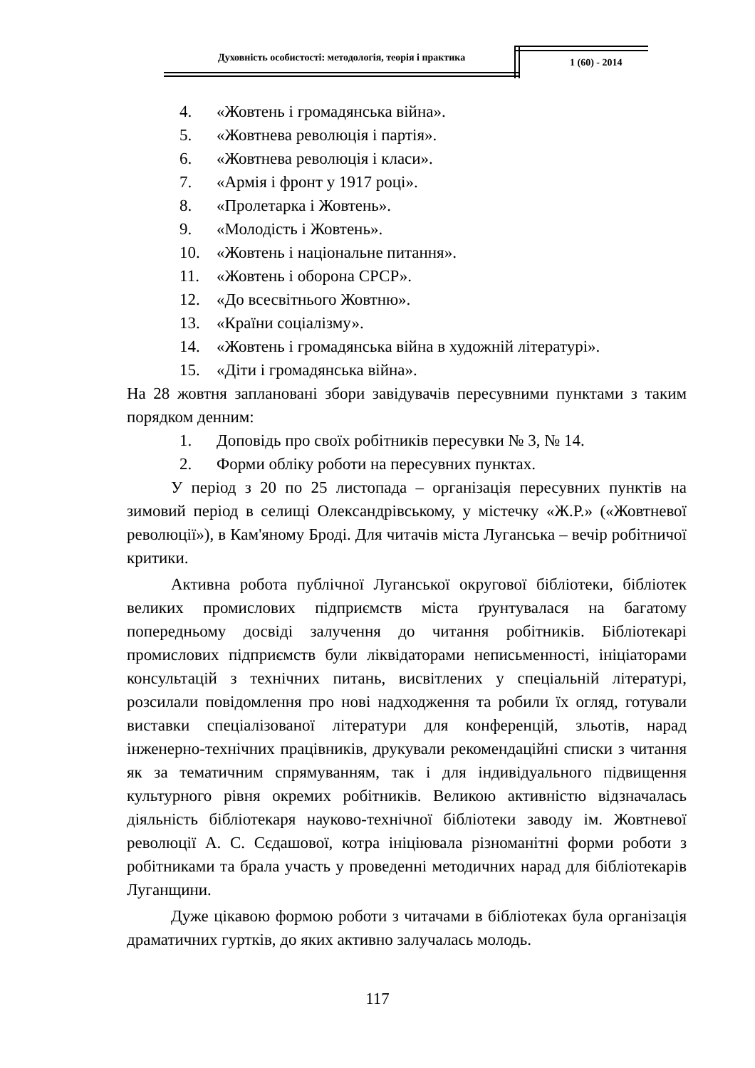Духовність особистості: методологія, теорія і практика
1 (60) - 2014
4. «Жовтень і громадянська війна».
5. «Жовтнева революція і партія».
6. «Жовтнева революція і класи».
7. «Армія і фронт у 1917 році».
8. «Пролетарка і Жовтень».
9. «Молодість і Жовтень».
10. «Жовтень і національне питання».
11. «Жовтень і оборона СРСР».
12. «До всесвітнього Жовтню».
13. «Країни соціалізму».
14. «Жовтень і громадянська війна в художній літературі».
15. «Діти і громадянська війна».
На 28 жовтня заплановані збори завідувачів пересувними пунктами з таким порядком денним:
1. Доповідь про своїх робітників пересувки № 3, № 14.
2. Форми обліку роботи на пересувних пунктах.
У період з 20 по 25 листопада – організація пересувних пунктів на зимовий період в селищі Олександрівському, у містечку «Ж.Р.» («Жовтневої революції»), в Кам'яному Броді. Для читачів міста Луганська – вечір робітничої критики.
Активна робота публічної Луганської округової бібліотеки, бібліотек великих промислових підприємств міста ґрунтувалася на багатому попередньому досвіді залучення до читання робітників. Бібліотекарі промислових підприємств були ліквідаторами неписьменності, ініціаторами консультацій з технічних питань, висвітлених у спеціальній літературі, розсилали повідомлення про нові надходження та робили їх огляд, готували виставки спеціалізованої літератури для конференцій, зльотів, нарад інженерно-технічних працівників, друкували рекомендаційні списки з читання як за тематичним спрямуванням, так і для індивідуального підвищення культурного рівня окремих робітників. Великою активністю відзначалась діяльність бібліотекаря науково-технічної бібліотеки заводу ім. Жовтневої революції А. С. Сєдашової, котра ініціювала різноманітні форми роботи з робітниками та брала участь у проведенні методичних нарад для бібліотекарів Луганщини.
Дуже цікавою формою роботи з читачами в бібліотеках була організація драматичних гуртків, до яких активно залучалась молодь.
117